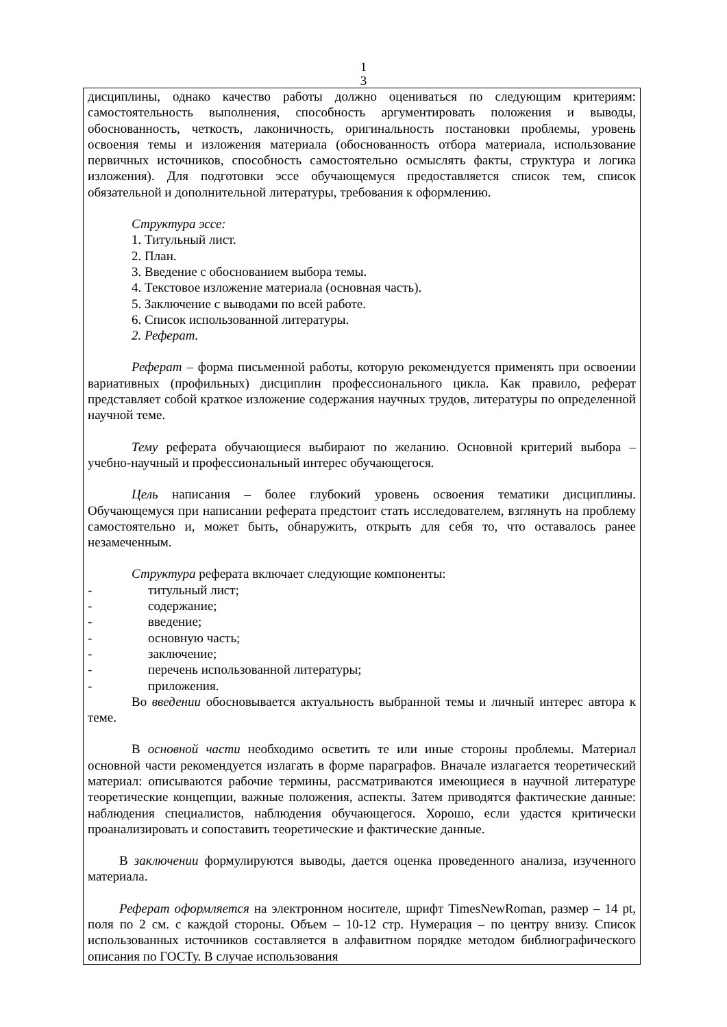1
3
дисциплины, однако качество работы должно оцениваться по следующим критериям: самостоятельность выполнения, способность аргументировать положения и выводы, обоснованность, четкость, лаконичность, оригинальность постановки проблемы, уровень освоения темы и изложения материала (обоснованность отбора материала, использование первичных источников, способность самостоятельно осмыслять факты, структура и логика изложения). Для подготовки эссе обучающемуся предоставляется список тем, список обязательной и дополнительной литературы, требования к оформлению.
Структура эссе:
1. Титульный лист.
2. План.
3. Введение с обоснованием выбора темы.
4. Текстовое изложение материала (основная часть).
5. Заключение с выводами по всей работе.
6. Список использованной литературы.
2. Реферат.
Реферат – форма письменной работы, которую рекомендуется применять при освоении вариативных (профильных) дисциплин профессионального цикла. Как правило, реферат представляет собой краткое изложение содержания научных трудов, литературы по определенной научной теме.
Тему реферата обучающиеся выбирают по желанию. Основной критерий выбора – учебно-научный и профессиональный интерес обучающегося.
Цель написания – более глубокий уровень освоения тематики дисциплины. Обучающемуся при написании реферата предстоит стать исследователем, взглянуть на проблему самостоятельно и, может быть, обнаружить, открыть для себя то, что оставалось ранее незамеченным.
Структура реферата включает следующие компоненты:
- титульный лист;
- содержание;
- введение;
- основную часть;
- заключение;
- перечень использованной литературы;
- приложения.
Во введении обосновывается актуальность выбранной темы и личный интерес автора к теме.
В основной части необходимо осветить те или иные стороны проблемы. Материал основной части рекомендуется излагать в форме параграфов. Вначале излагается теоретический материал: описываются рабочие термины, рассматриваются имеющиеся в научной литературе теоретические концепции, важные положения, аспекты. Затем приводятся фактические данные: наблюдения специалистов, наблюдения обучающегося. Хорошо, если удастся критически проанализировать и сопоставить теоретические и фактические данные.
В заключении формулируются выводы, дается оценка проведенного анализа, изученного материала.
Реферат оформляется на электронном носителе, шрифт TimesNewRoman, размер – 14 pt, поля по 2 см. с каждой стороны. Объем – 10-12 стр. Нумерация – по центру внизу. Список использованных источников составляется в алфавитном порядке методом библиографического описания по ГОСТу. В случае использования